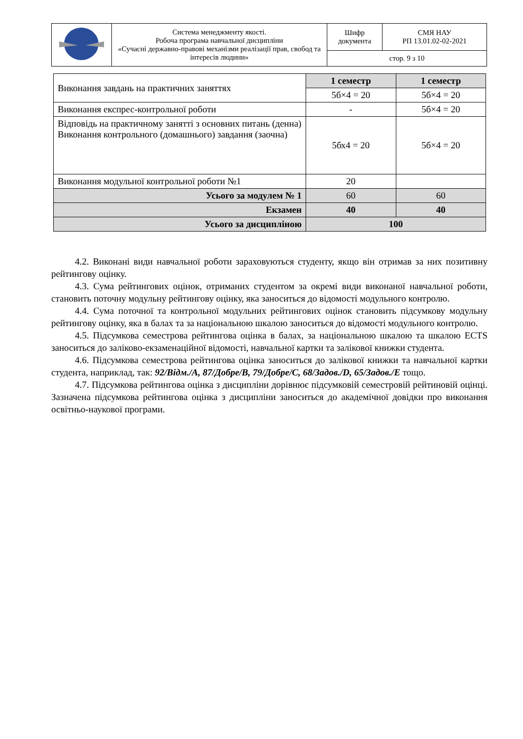| | Система менеджменту якості. Робоча програма навчальної дисципліни «Сучасні державно-правові механізми реалізації прав, свобод та інтересів людини» | Шифр документа | СМЯ НАУ РП 13.01.02-02-2021 |
| | | стор. 9 з 10 | |
| Виконання завдань на практичних заняттях | 1 семестр | 1 семестр |
| | 5б×4 = 20 | 5б×4 = 20 |
| Виконання експрес-контрольної роботи | - | 5б×4 = 20 |
| Відповідь на практичному занятті з основних питань (денна) Виконання контрольного (домашнього) завдання (заочна) | 5бх4 = 20 | 5б×4 = 20 |
| Виконання модульної контрольної роботи №1 | 20 | |
| Усього за модулем № 1 | 60 | 60 |
| Екзамен | 40 | 40 |
| Усього за дисципліною | 100 | |
4.2. Виконані види навчальної роботи зараховуються студенту, якщо він отримав за них позитивну рейтингову оцінку.
4.3. Сума рейтингових оцінок, отриманих студентом за окремі види виконаної навчальної роботи, становить поточну модульну рейтингову оцінку, яка заноситься до відомості модульного контролю.
4.4. Сума поточної та контрольної модульних рейтингових оцінок становить підсумкову модульну рейтингову оцінку, яка в балах та за національною шкалою заноситься до відомості модульного контролю.
4.5. Підсумкова семестрова рейтингова оцінка в балах, за національною шкалою та шкалою ECTS заноситься до заліково-екзаменаційної відомості, навчальної картки та залікової книжки студента.
4.6. Підсумкова семестрова рейтингова оцінка заноситься до залікової книжки та навчальної картки студента, наприклад, так: 92/Відм./А, 87/Добре/В, 79/Добре/С, 68/Задов./D, 65/Задов./Е тощо.
4.7. Підсумкова рейтингова оцінка з дисципліни дорівнює підсумковій семестровій рейтиновій оцінці. Зазначена підсумкова рейтингова оцінка з дисципліни заноситься до академічної довідки про виконання освітньо-наукової програми.